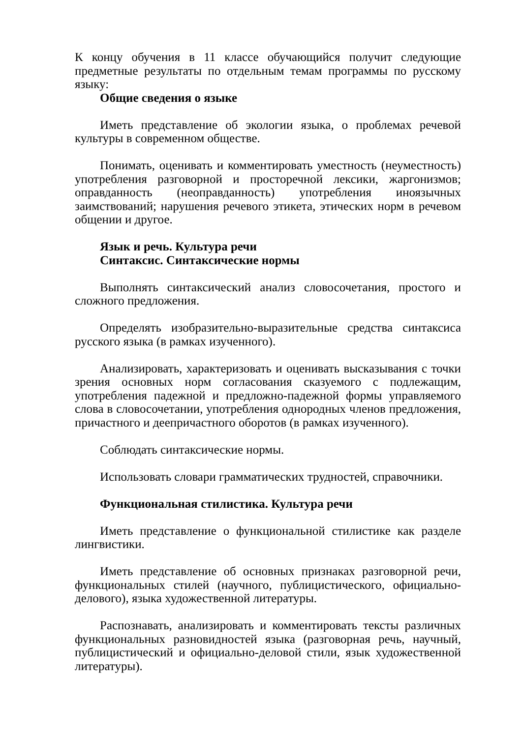К концу обучения в 11 классе обучающийся получит следующие предметные результаты по отдельным темам программы по русскому языку:
Общие сведения о языке
Иметь представление об экологии языка, о проблемах речевой культуры в современном обществе.
Понимать, оценивать и комментировать уместность (неуместность) употребления разговорной и просторечной лексики, жаргонизмов; оправданность (неоправданность) употребления иноязычных заимствований; нарушения речевого этикета, этических норм в речевом общении и другое.
Язык и речь. Культура речи
Синтаксис. Синтаксические нормы
Выполнять синтаксический анализ словосочетания, простого и сложного предложения.
Определять изобразительно-выразительные средства синтаксиса русского языка (в рамках изученного).
Анализировать, характеризовать и оценивать высказывания с точки зрения основных норм согласования сказуемого с подлежащим, употребления падежной и предложно-падежной формы управляемого слова в словосочетании, употребления однородных членов предложения, причастного и деепричастного оборотов (в рамках изученного).
Соблюдать синтаксические нормы.
Использовать словари грамматических трудностей, справочники.
Функциональная стилистика. Культура речи
Иметь представление о функциональной стилистике как разделе лингвистики.
Иметь представление об основных признаках разговорной речи, функциональных стилей (научного, публицистического, официально-делового), языка художественной литературы.
Распознавать, анализировать и комментировать тексты различных функциональных разновидностей языка (разговорная речь, научный, публицистический и официально-деловой стили, язык художественной литературы).